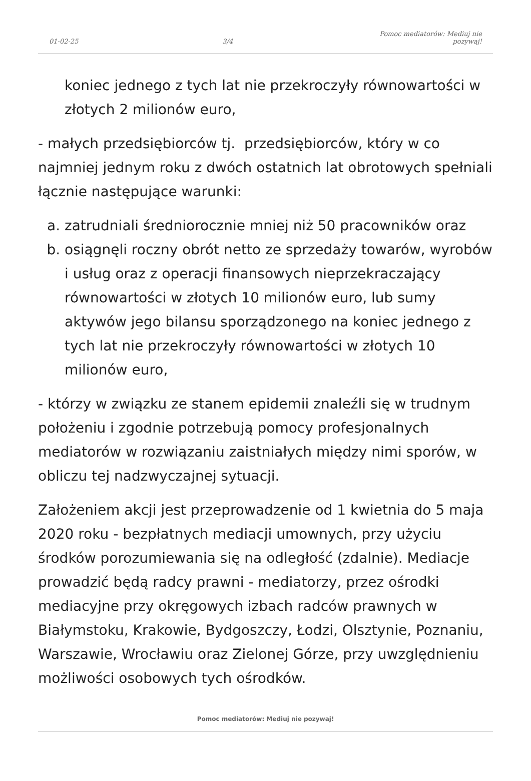01-02-25 3/4 Pomoc mediatorów: Mediuj nie pozywaj!
koniec jednego z tych lat nie przekroczyły równowartości w złotych 2 milionów euro,
- małych przedsiębiorców tj. przedsiębiorców, który w co najmniej jednym roku z dwóch ostatnich lat obrotowych spełniali łącznie następujące warunki:
a. zatrudniali średniorocznie mniej niż 50 pracowników oraz
b. osiągnęli roczny obrót netto ze sprzedaży towarów, wyrobów i usług oraz z operacji finansowych nieprzekraczający równowartości w złotych 10 milionów euro, lub sumy aktywów jego bilansu sporządzonego na koniec jednego z tych lat nie przekroczyły równowartości w złotych 10 milionów euro,
- którzy w związku ze stanem epidemii znaleźli się w trudnym położeniu i zgodnie potrzebują pomocy profesjonalnych mediatorów w rozwiązaniu zaistniałych między nimi sporów, w obliczu tej nadzwyczajnej sytuacji.
Założeniem akcji jest przeprowadzenie od 1 kwietnia do 5 maja 2020 roku - bezpłatnych mediacji umownych, przy użyciu środków porozumiewania się na odległość (zdalnie). Mediacje prowadzić będą radcy prawni - mediatorzy, przez ośrodki mediacyjne przy okręgowych izbach radców prawnych w Białymstoku, Krakowie, Bydgoszczy, Łodzi, Olsztynie, Poznaniu, Warszawie, Wrocławiu oraz Zielonej Górze, przy uwzględnieniu możliwości osobowych tych ośrodków.
Pomoc mediatorów: Mediuj nie pozywaj!